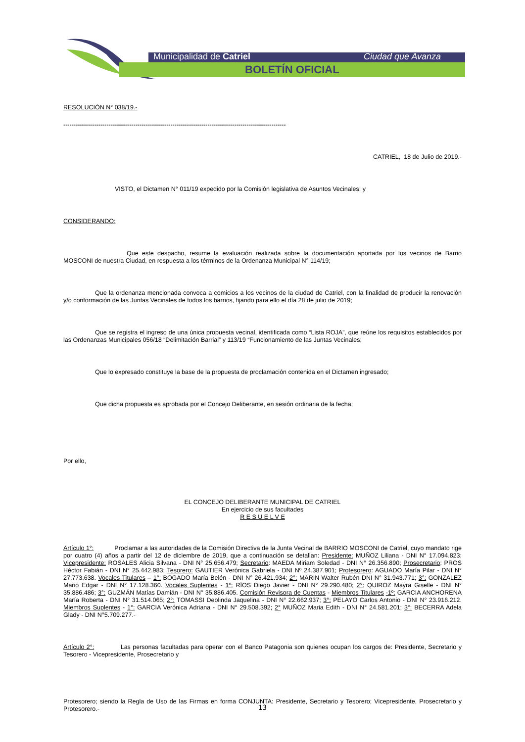Municipalidad de Catriel Ciudad que Avanza
BOLETÍN OFICIAL
RESOLUCIÓN N° 038/19.-
------------------------------------------------------------------------------------------------------------
CATRIEL, 18 de Julio de 2019.-
VISTO, el Dictamen N° 011/19 expedido por la Comisión legislativa de Asuntos Vecinales; y
CONSIDERANDO:
Que este despacho, resume la evaluación realizada sobre la documentación aportada por los vecinos de Barrio MOSCONI de nuestra Ciudad, en respuesta a los términos de la Ordenanza Municipal N° 114/19;
Que la ordenanza mencionada convoca a comicios a los vecinos de la ciudad de Catriel, con la finalidad de producir la renovación y/o conformación de las Juntas Vecinales de todos los barrios, fijando para ello el día 28 de julio de 2019;
Que se registra el ingreso de una única propuesta vecinal, identificada como “Lista ROJA”, que reúne los requisitos establecidos por las Ordenanzas Municipales 056/18 “Delimitación Barrial” y 113/19 “Funcionamiento de las Juntas Vecinales;
Que lo expresado constituye la base de la propuesta de proclamación contenida en el Dictamen ingresado;
Que dicha propuesta es aprobada por el Concejo Deliberante, en sesión ordinaria de la fecha;
Por ello,
EL CONCEJO DELIBERANTE MUNICIPAL DE CATRIEL
En ejercicio de sus facultades
R E S U E L V E
Artículo 1°: Proclamar a las autoridades de la Comisión Directiva de la Junta Vecinal de BARRIO MOSCONI de Catriel, cuyo mandato rige por cuatro (4) años a partir del 12 de diciembre de 2019, que a continuación se detallan: Presidente: MUÑOZ Liliana - DNI N° 17.094.823; Vicepresidente: ROSALES Alicia Silvana - DNI N° 25.656.479; Secretario: MAEDA Miriam Soledad - DNI N° 26.356.890; Prosecretario: PROS Héctor Fabián - DNI N° 25.442.983; Tesorero: GAUTIER Verónica Gabriela - DNI Nº 24.387.901; Protesorero: AGUADO María Pilar - DNI N° 27.773.638. Vocales Titulares – 1°: BOGADO María Belén - DNI N° 26.421.934; 2°: MARIN Walter Rubén DNI N° 31.943.771; 3°: GONZALEZ Mario Edgar - DNI N° 17.128.360. Vocales Suplentes - 1º: RÍOS Diego Javier - DNI N° 29.290.480; 2°: QUIROZ Mayra Giselle - DNI N° 35.886.486; 3°: GUZMÁN Matías Damián - DNI N° 35.886.405. Comisión Revisora de Cuentas - Miembros Titulares -1º: GARCIA ANCHORENA María Roberta - DNI N° 31.514.065; 2°: TOMASSI Deolinda Jaquelina - DNI N° 22.662.937; 3°: PELAYO Carlos Antonio - DNI N° 23.916.212. Miembros Suplentes - 1°: GARCIA Verónica Adriana - DNI N° 29.508.392; 2° MUÑOZ Maria Edith - DNI N° 24.581.201; 3°: BECERRA Adela Glady - DNI N°5.709.277.-
Artículo 2°: Las personas facultadas para operar con el Banco Patagonia son quienes ocupan los cargos de: Presidente, Secretario y Tesorero - Vicepresidente, Prosecretario y
Protesorero; siendo la Regla de Uso de las Firmas en forma CONJUNTA: Presidente, Secretario y Tesorero; Vicepresidente, Prosecretario y Protesorero.-
13